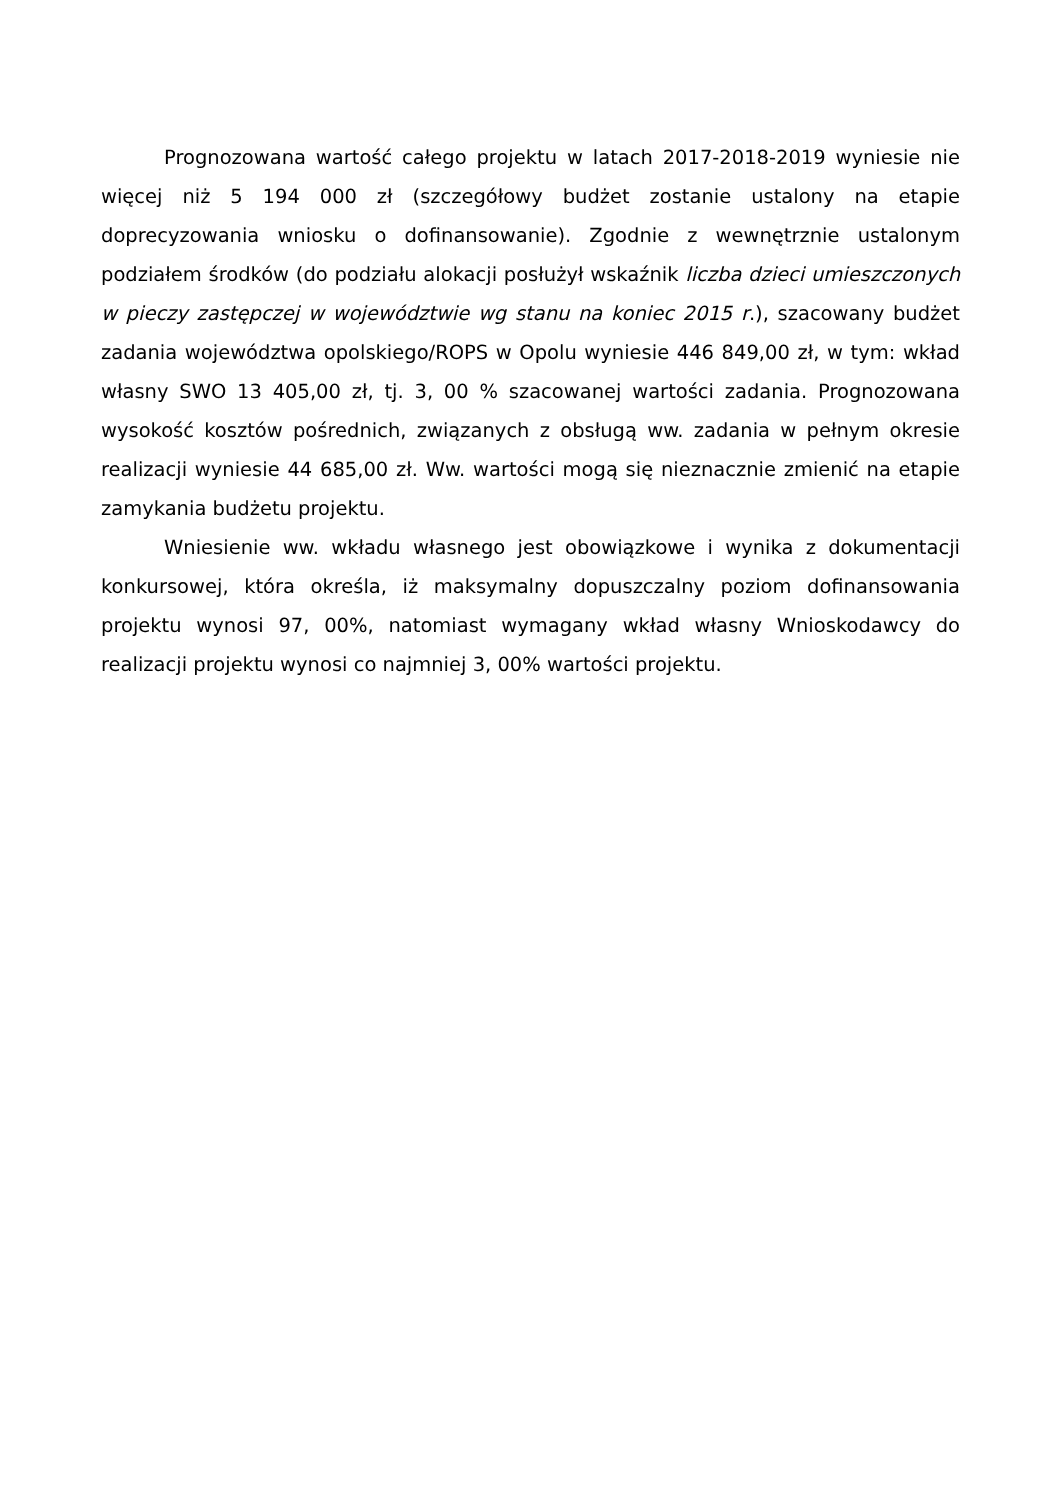Prognozowana wartość całego projektu w latach 2017-2018-2019 wyniesie nie więcej niż 5 194 000 zł (szczegółowy budżet zostanie ustalony na etapie doprecyzowania wniosku o dofinansowanie). Zgodnie z wewnętrznie ustalonym podziałem środków (do podziału alokacji posłużył wskaźnik liczba dzieci umieszczonych w pieczy zastępczej w województwie wg stanu na koniec 2015 r.), szacowany budżet zadania województwa opolskiego/ROPS w Opolu wyniesie 446 849,00 zł, w tym: wkład własny SWO 13 405,00 zł, tj. 3, 00 % szacowanej wartości zadania. Prognozowana wysokość kosztów pośrednich, związanych z obsługą ww. zadania w pełnym okresie realizacji wyniesie 44 685,00 zł. Ww. wartości mogą się nieznacznie zmienić na etapie zamykania budżetu projektu.
Wniesienie ww. wkładu własnego jest obowiązkowe i wynika z dokumentacji konkursowej, która określa, iż maksymalny dopuszczalny poziom dofinansowania projektu wynosi 97, 00%, natomiast wymagany wkład własny Wnioskodawcy do realizacji projektu wynosi co najmniej 3, 00% wartości projektu.